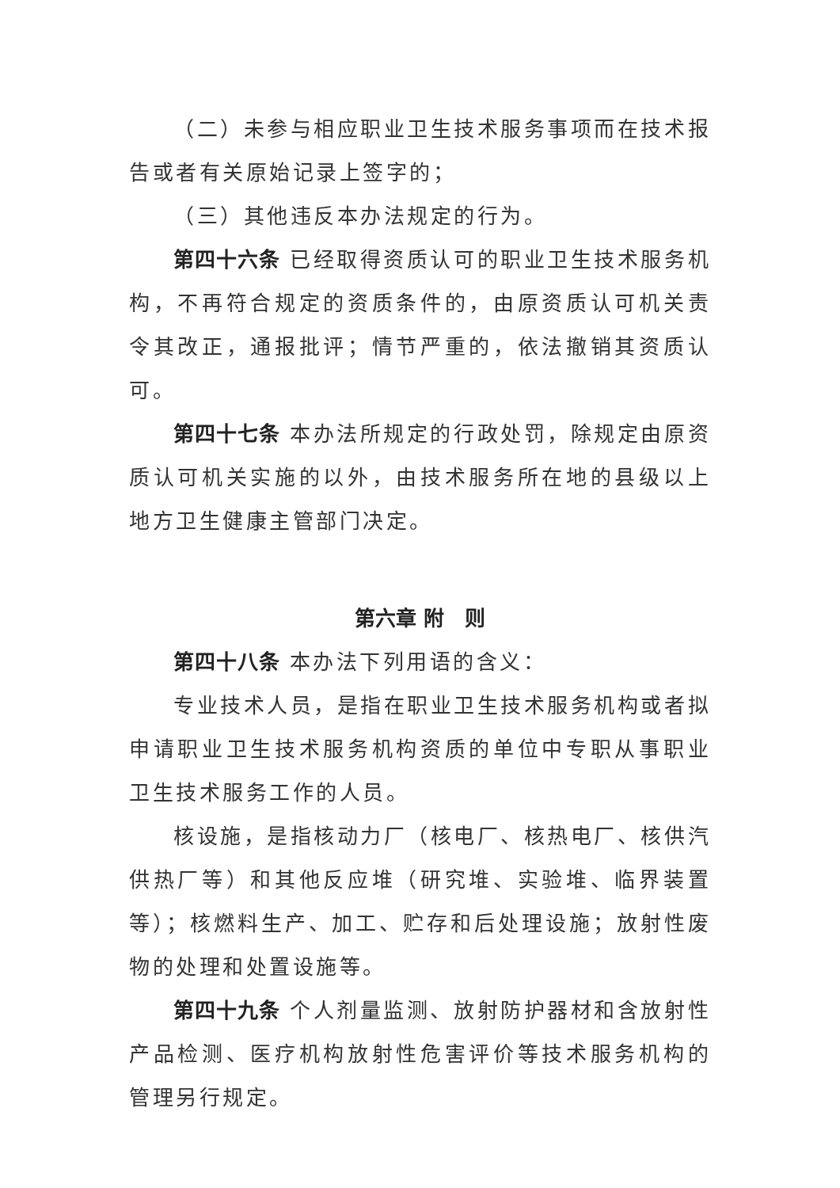（二）未参与相应职业卫生技术服务事项而在技术报告或者有关原始记录上签字的；
（三）其他违反本办法规定的行为。
第四十六条 已经取得资质认可的职业卫生技术服务机构，不再符合规定的资质条件的，由原资质认可机关责令其改正，通报批评；情节严重的，依法撤销其资质认可。
第四十七条 本办法所规定的行政处罚，除规定由原资质认可机关实施的以外，由技术服务所在地的县级以上地方卫生健康主管部门决定。
第六章 附　则
第四十八条 本办法下列用语的含义：
专业技术人员，是指在职业卫生技术服务机构或者拟申请职业卫生技术服务机构资质的单位中专职从事职业卫生技术服务工作的人员。
核设施，是指核动力厂（核电厂、核热电厂、核供汽供热厂等）和其他反应堆（研究堆、实验堆、临界装置等）；核燃料生产、加工、贮存和后处理设施；放射性废物的处理和处置设施等。
第四十九条 个人剂量监测、放射防护器材和含放射性产品检测、医疗机构放射性危害评价等技术服务机构的管理另行规定。